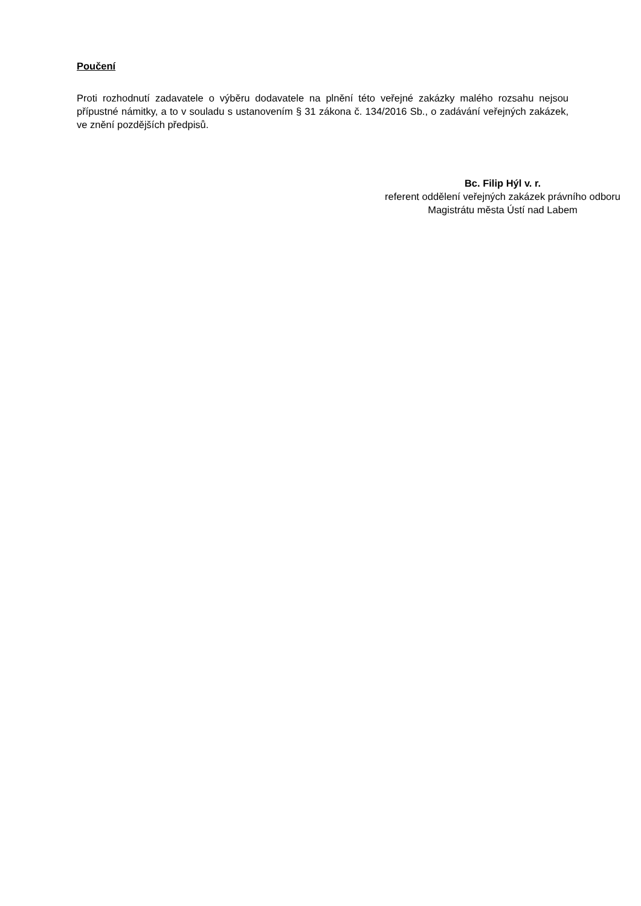Poučení
Proti rozhodnutí zadavatele o výběru dodavatele na plnění této veřejné zakázky malého rozsahu nejsou přípustné námitky, a to v souladu s ustanovením § 31 zákona č. 134/2016 Sb., o zadávání veřejných zakázek, ve znění pozdějších předpisů.
Bc. Filip Hýl v. r.
referent oddělení veřejných zakázek právního odboru
Magistrátu města Ústí nad Labem